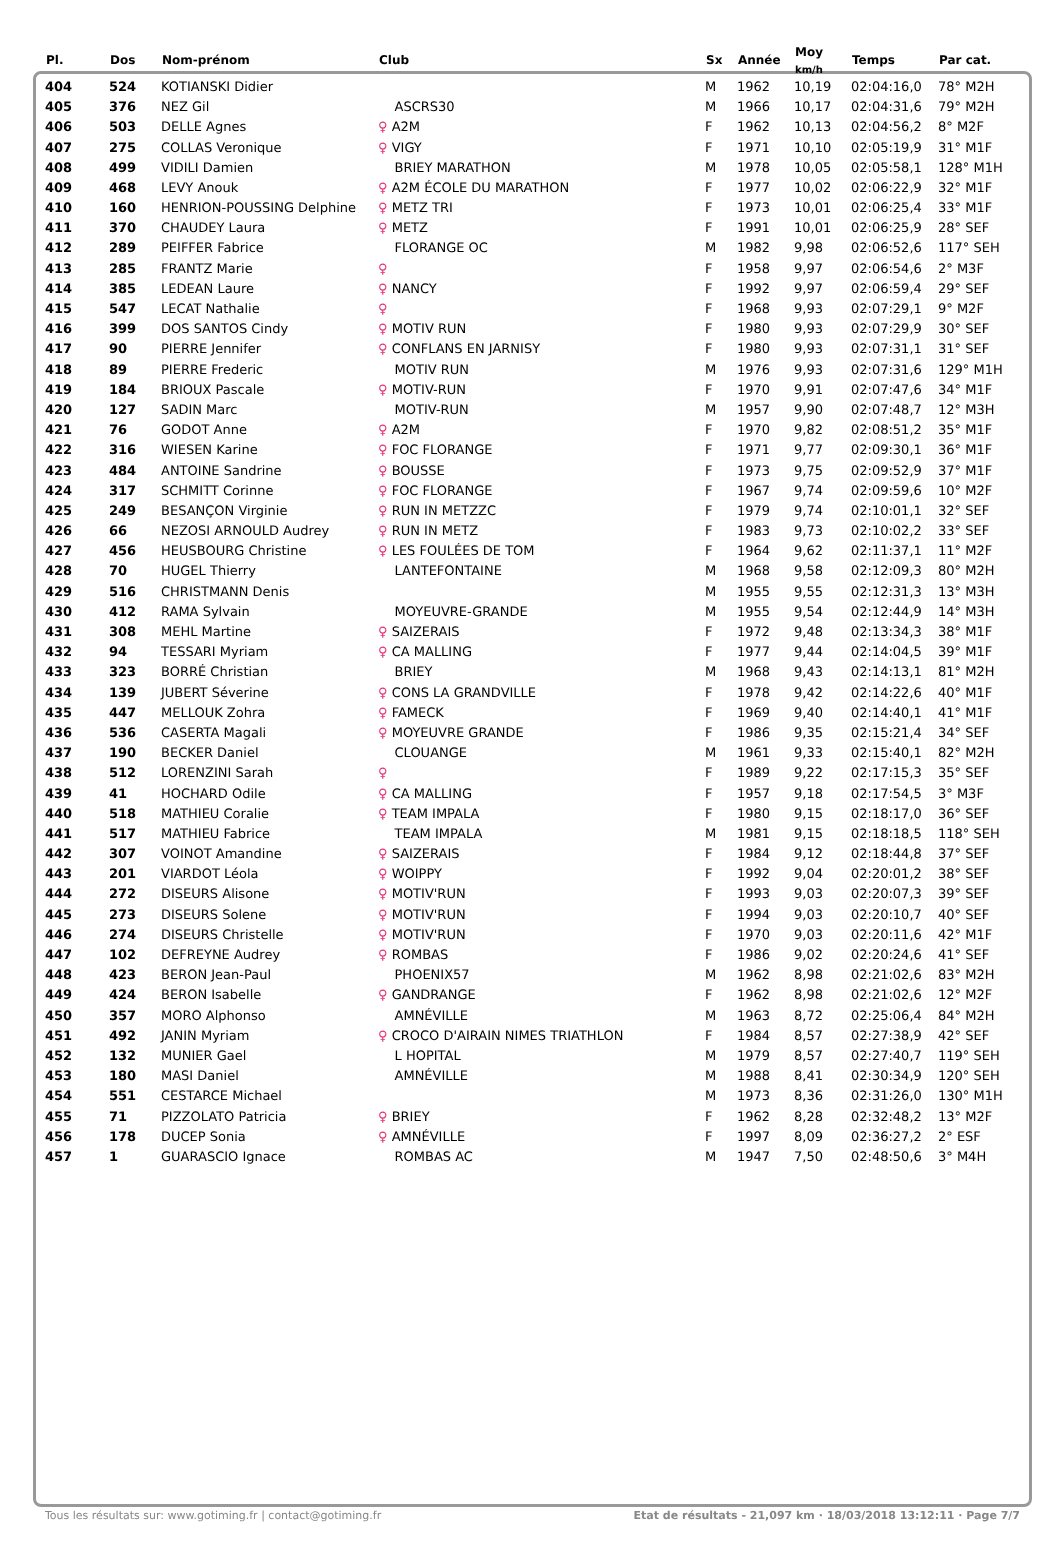| Pl. | Dos | Nom-prénom | Club | Sx | Année | Moy <sub>km/h</sub> | Temps | Par cat. |
| --- | --- | --- | --- | --- | --- | --- | --- | --- |
| 404 | 524 | KOTIANSKI Didier | | M | 1962 | 10,19 | 02:04:16,0 | 78° M2H |
| 405 | 376 | NEZ Gil | ASCRS30 | M | 1966 | 10,17 | 02:04:31,6 | 79° M2H |
| 406 | 503 | DELLE Agnes | ♀ A2M | F | 1962 | 10,13 | 02:04:56,2 | 8° M2F |
| 407 | 275 | COLLAS Veronique | ♀ VIGY | F | 1971 | 10,10 | 02:05:19,9 | 31° M1F |
| 408 | 499 | VIDILI Damien | BRIEY MARATHON | M | 1978 | 10,05 | 02:05:58,1 | 128° M1H |
| 409 | 468 | LEVY Anouk | ♀ A2M ÉCOLE DU MARATHON | F | 1977 | 10,02 | 02:06:22,9 | 32° M1F |
| 410 | 160 | HENRION-POUSSING Delphine | ♀ METZ TRI | F | 1973 | 10,01 | 02:06:25,4 | 33° M1F |
| 411 | 370 | CHAUDEY Laura | ♀ METZ | F | 1991 | 10,01 | 02:06:25,9 | 28° SEF |
| 412 | 289 | PEIFFER Fabrice | FLORANGE OC | M | 1982 | 9,98 | 02:06:52,6 | 117° SEH |
| 413 | 285 | FRANTZ Marie | ♀ | F | 1958 | 9,97 | 02:06:54,6 | 2° M3F |
| 414 | 385 | LEDEAN Laure | ♀ NANCY | F | 1992 | 9,97 | 02:06:59,4 | 29° SEF |
| 415 | 547 | LECAT Nathalie | ♀ | F | 1968 | 9,93 | 02:07:29,1 | 9° M2F |
| 416 | 399 | DOS SANTOS Cindy | ♀ MOTIV RUN | F | 1980 | 9,93 | 02:07:29,9 | 30° SEF |
| 417 | 90 | PIERRE Jennifer | ♀ CONFLANS EN JARNISY | F | 1980 | 9,93 | 02:07:31,1 | 31° SEF |
| 418 | 89 | PIERRE Frederic | MOTIV RUN | M | 1976 | 9,93 | 02:07:31,6 | 129° M1H |
| 419 | 184 | BRIOUX Pascale | ♀ MOTIV-RUN | F | 1970 | 9,91 | 02:07:47,6 | 34° M1F |
| 420 | 127 | SADIN Marc | MOTIV-RUN | M | 1957 | 9,90 | 02:07:48,7 | 12° M3H |
| 421 | 76 | GODOT Anne | ♀ A2M | F | 1970 | 9,82 | 02:08:51,2 | 35° M1F |
| 422 | 316 | WIESEN Karine | ♀ FOC FLORANGE | F | 1971 | 9,77 | 02:09:30,1 | 36° M1F |
| 423 | 484 | ANTOINE Sandrine | ♀ BOUSSE | F | 1973 | 9,75 | 02:09:52,9 | 37° M1F |
| 424 | 317 | SCHMITT Corinne | ♀ FOC FLORANGE | F | 1967 | 9,74 | 02:09:59,6 | 10° M2F |
| 425 | 249 | BESANÇON Virginie | ♀ RUN IN METZZC | F | 1979 | 9,74 | 02:10:01,1 | 32° SEF |
| 426 | 66 | NEZOSI ARNOULD Audrey | ♀ RUN IN METZ | F | 1983 | 9,73 | 02:10:02,2 | 33° SEF |
| 427 | 456 | HEUSBOURG Christine | ♀ LES FOULÉES DE TOM | F | 1964 | 9,62 | 02:11:37,1 | 11° M2F |
| 428 | 70 | HUGEL Thierry | LANTEFONTAINE | M | 1968 | 9,58 | 02:12:09,3 | 80° M2H |
| 429 | 516 | CHRISTMANN Denis | | M | 1955 | 9,55 | 02:12:31,3 | 13° M3H |
| 430 | 412 | RAMA Sylvain | MOYEUVRE-GRANDE | M | 1955 | 9,54 | 02:12:44,9 | 14° M3H |
| 431 | 308 | MEHL Martine | ♀ SAIZERAIS | F | 1972 | 9,48 | 02:13:34,3 | 38° M1F |
| 432 | 94 | TESSARI Myriam | ♀ CA MALLING | F | 1977 | 9,44 | 02:14:04,5 | 39° M1F |
| 433 | 323 | BORRÉ Christian | BRIEY | M | 1968 | 9,43 | 02:14:13,1 | 81° M2H |
| 434 | 139 | JUBERT Séverine | ♀ CONS LA GRANDVILLE | F | 1978 | 9,42 | 02:14:22,6 | 40° M1F |
| 435 | 447 | MELLOUK Zohra | ♀ FAMECK | F | 1969 | 9,40 | 02:14:40,1 | 41° M1F |
| 436 | 536 | CASERTA Magali | ♀ MOYEUVRE GRANDE | F | 1986 | 9,35 | 02:15:21,4 | 34° SEF |
| 437 | 190 | BECKER Daniel | CLOUANGE | M | 1961 | 9,33 | 02:15:40,1 | 82° M2H |
| 438 | 512 | LORENZINI Sarah | ♀ | F | 1989 | 9,22 | 02:17:15,3 | 35° SEF |
| 439 | 41 | HOCHARD Odile | ♀ CA MALLING | F | 1957 | 9,18 | 02:17:54,5 | 3° M3F |
| 440 | 518 | MATHIEU Coralie | ♀ TEAM IMPALA | F | 1980 | 9,15 | 02:18:17,0 | 36° SEF |
| 441 | 517 | MATHIEU Fabrice | TEAM IMPALA | M | 1981 | 9,15 | 02:18:18,5 | 118° SEH |
| 442 | 307 | VOINOT Amandine | ♀ SAIZERAIS | F | 1984 | 9,12 | 02:18:44,8 | 37° SEF |
| 443 | 201 | VIARDOT Léola | ♀ WOIPPY | F | 1992 | 9,04 | 02:20:01,2 | 38° SEF |
| 444 | 272 | DISEURS Alisone | ♀ MOTIV'RUN | F | 1993 | 9,03 | 02:20:07,3 | 39° SEF |
| 445 | 273 | DISEURS Solene | ♀ MOTIV'RUN | F | 1994 | 9,03 | 02:20:10,7 | 40° SEF |
| 446 | 274 | DISEURS Christelle | ♀ MOTIV'RUN | F | 1970 | 9,03 | 02:20:11,6 | 42° M1F |
| 447 | 102 | DEFREYNE Audrey | ♀ ROMBAS | F | 1986 | 9,02 | 02:20:24,6 | 41° SEF |
| 448 | 423 | BERON Jean-Paul | PHOENIX57 | M | 1962 | 8,98 | 02:21:02,6 | 83° M2H |
| 449 | 424 | BERON Isabelle | ♀ GANDRANGE | F | 1962 | 8,98 | 02:21:02,6 | 12° M2F |
| 450 | 357 | MORO Alphonso | AMNÉVILLE | M | 1963 | 8,72 | 02:25:06,4 | 84° M2H |
| 451 | 492 | JANIN Myriam | ♀ CROCO D'AIRAIN NIMES TRIATHLON | F | 1984 | 8,57 | 02:27:38,9 | 42° SEF |
| 452 | 132 | MUNIER Gael | L HOPITAL | M | 1979 | 8,57 | 02:27:40,7 | 119° SEH |
| 453 | 180 | MASI Daniel | AMNÉVILLE | M | 1988 | 8,41 | 02:30:34,9 | 120° SEH |
| 454 | 551 | CESTARCE Michael | | M | 1973 | 8,36 | 02:31:26,0 | 130° M1H |
| 455 | 71 | PIZZOLATO Patricia | ♀ BRIEY | F | 1962 | 8,28 | 02:32:48,2 | 13° M2F |
| 456 | 178 | DUCEP Sonia | ♀ AMNÉVILLE | F | 1997 | 8,09 | 02:36:27,2 | 2° ESF |
| 457 | 1 | GUARASCIO Ignace | ROMBAS AC | M | 1947 | 7,50 | 02:48:50,6 | 3° M4H |
Tous les résultats sur: www.gotiming.fr | contact@gotiming.fr Etat de résultats - 21,097 km · 18/03/2018 13:12:11 · Page 7/7